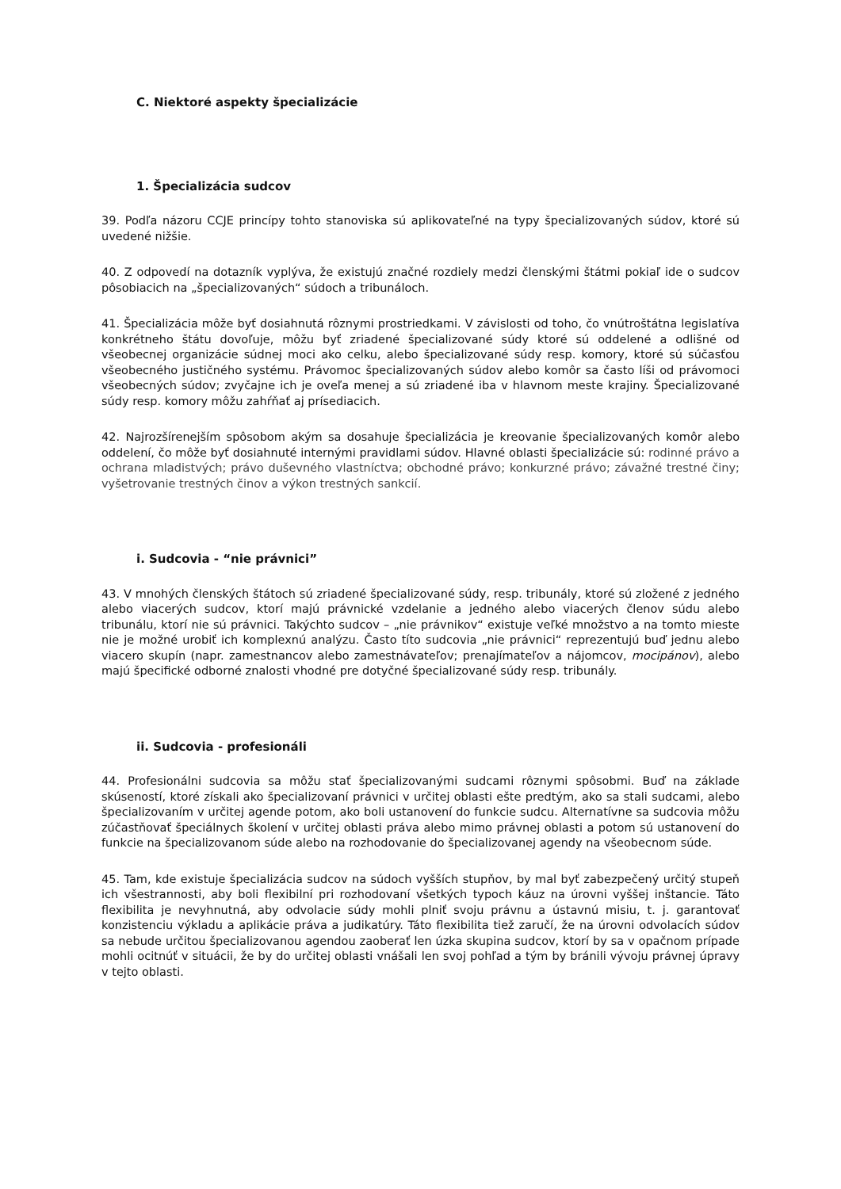C. Niektoré aspekty špecializácie
1. Špecializácia sudcov
39. Podľa názoru CCJE princípy tohto stanoviska sú aplikovateľné na typy špecializovaných súdov, ktoré sú uvedené nižšie.
40. Z odpovedí na dotazník vyplýva, že existujú značné rozdiely medzi členskými štátmi pokiaľ ide o sudcov pôsobiacich na „špecializovaných“ súdoch a tribunáloch.
41. Špecializácia môže byť dosiahnutá rôznymi prostriedkami. V závislosti od toho, čo vnútroštátna legislatíva konkrétneho štátu dovoľuje, môžu byť zriadené špecializované súdy ktoré sú oddelené a odlišné od všeobecnej organizácie súdnej moci ako celku, alebo špecializované súdy resp. komory, ktoré sú súčasťou všeobecného justičného systému. Právomoc špecializovaných súdov alebo komôr sa často líši od právomoci všeobecných súdov; zvyčajne ich je oveľa menej a sú zriadené iba v hlavnom meste krajiny. Špecializované súdy resp. komory môžu zahŕňať aj prísediacich.
42. Najrozšírenejším spôsobom akým sa dosahuje špecializácia je kreovanie špecializovaných komôr alebo oddelení, čo môže byť dosiahnuté internými pravidlami súdov. Hlavné oblasti špecializácie sú: rodinné právo a ochrana mladistvých; právo duševného vlastníctva; obchodné právo; konkurzné právo; závažné trestné činy; vyšetrovanie trestných činov a výkon trestných sankcií.
i. Sudcovia - “nie právnici”
43. V mnohých členských štátoch sú zriadené špecializované súdy, resp. tribunály, ktoré sú zložené z jedného alebo viacerých sudcov, ktorí majú právnické vzdelanie a jedného alebo viacerých členov súdu alebo tribunálu, ktorí nie sú právnici. Takýchto sudcov – „nie právnikov“ existuje veľké množstvo a na tomto mieste nie je možné urobiť ich komplexnú analýzu. Často títo sudcovia „nie právnici“ reprezentujú buď jednu alebo viacero skupín (napr. zamestnancov alebo zamestnávateľov; prenajímateľov a nájomcov, mocipánov), alebo majú špecifické odborné znalosti vhodné pre dotyčné špecializované súdy resp. tribunály.
ii. Sudcovia - profesionáli
44. Profesionálni sudcovia sa môžu stať špecializovanými sudcami rôznymi spôsobmi. Buď na základe skúseností, ktoré získali ako špecializovaní právnici v určitej oblasti ešte predtým, ako sa stali sudcami, alebo špecializovaním v určitej agende potom, ako boli ustanovení do funkcie sudcu. Alternatívne sa sudcovia môžu zúčastňovať špeciálnych školení v určitej oblasti práva alebo mimo právnej oblasti a potom sú ustanovení do funkcie na špecializovanom súde alebo na rozhodovanie do špecializovanej agendy na všeobecnom súde.
45. Tam, kde existuje špecializácia sudcov na súdoch vyšších stupňov, by mal byť zabezpečený určitý stupeň ich všestrannosti, aby boli flexibilní pri rozhodovaní všetkých typoch káuz na úrovni vyššej inštancie. Táto flexibilita je nevyhnutná, aby odvolacie súdy mohli plniť svoju právnu a ústavnú misiu, t. j. garantovať konzistenciu výkladu a aplikácie práva a judikatúry. Táto flexibilita tiež zaručí, že na úrovni odvolacích súdov sa nebude určitou špecializovanou agendou zaoberať len úzka skupina sudcov, ktorí by sa v opačnom prípade mohli ocitnúť v situácii, že by do určitej oblasti vnášali len svoj pohľad a tým by bránili vývoju právnej úpravy v tejto oblasti.